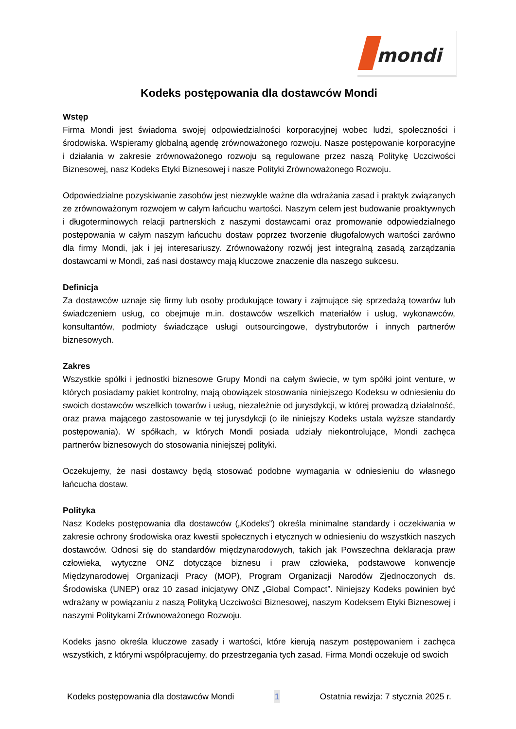mondi
Kodeks postępowania dla dostawców Mondi
Wstęp
Firma Mondi jest świadoma swojej odpowiedzialności korporacyjnej wobec ludzi, społeczności i środowiska. Wspieramy globalną agendę zrównoważonego rozwoju. Nasze postępowanie korporacyjne i działania w zakresie zrównoważonego rozwoju są regulowane przez naszą Politykę Uczciwości Biznesowej, nasz Kodeks Etyki Biznesowej i nasze Polityki Zrównoważonego Rozwoju.
Odpowiedzialne pozyskiwanie zasobów jest niezwykle ważne dla wdrażania zasad i praktyk związanych ze zrównoważonym rozwojem w całym łańcuchu wartości. Naszym celem jest budowanie proaktywnych i długoterminowych relacji partnerskich z naszymi dostawcami oraz promowanie odpowiedzialnego postępowania w całym naszym łańcuchu dostaw poprzez tworzenie długofalowych wartości zarówno dla firmy Mondi, jak i jej interesariuszy. Zrównoważony rozwój jest integralną zasadą zarządzania dostawcami w Mondi, zaś nasi dostawcy mają kluczowe znaczenie dla naszego sukcesu.
Definicja
Za dostawców uznaje się firmy lub osoby produkujące towary i zajmujące się sprzedażą towarów lub świadczeniem usług, co obejmuje m.in. dostawców wszelkich materiałów i usług, wykonawców, konsultantów, podmioty świadczące usługi outsourcingowe, dystrybutorów i innych partnerów biznesowych.
Zakres
Wszystkie spółki i jednostki biznesowe Grupy Mondi na całym świecie, w tym spółki joint venture, w których posiadamy pakiet kontrolny, mają obowiązek stosowania niniejszego Kodeksu w odniesieniu do swoich dostawców wszelkich towarów i usług, niezależnie od jurysdykcji, w której prowadzą działalność, oraz prawa mającego zastosowanie w tej jurysdykcji (o ile niniejszy Kodeks ustala wyższe standardy postępowania). W spółkach, w których Mondi posiada udziały niekontrolujące, Mondi zachęca partnerów biznesowych do stosowania niniejszej polityki.
Oczekujemy, że nasi dostawcy będą stosować podobne wymagania w odniesieniu do własnego łańcucha dostaw.
Polityka
Nasz Kodeks postępowania dla dostawców („Kodeks”) określa minimalne standardy i oczekiwania w zakresie ochrony środowiska oraz kwestii społecznych i etycznych w odniesieniu do wszystkich naszych dostawców. Odnosi się do standardów międzynarodowych, takich jak Powszechna deklaracja praw człowieka, wytyczne ONZ dotyczące biznesu i praw człowieka, podstawowe konwencje Międzynarodowej Organizacji Pracy (MOP), Program Organizacji Narodów Zjednoczonych ds. Środowiska (UNEP) oraz 10 zasad inicjatywy ONZ „Global Compact”. Niniejszy Kodeks powinien być wdrażany w powiązaniu z naszą Polityką Uczciwości Biznesowej, naszym Kodeksem Etyki Biznesowej i naszymi Politykami Zrównoważonego Rozwoju.
Kodeks jasno określa kluczowe zasady i wartości, które kierują naszym postępowaniem i zachęca wszystkich, z którymi współpracujemy, do przestrzegania tych zasad. Firma Mondi oczekuje od swoich
Kodeks postępowania dla dostawców Mondi 1 Ostatnia rewizja: 7 stycznia 2025 r.